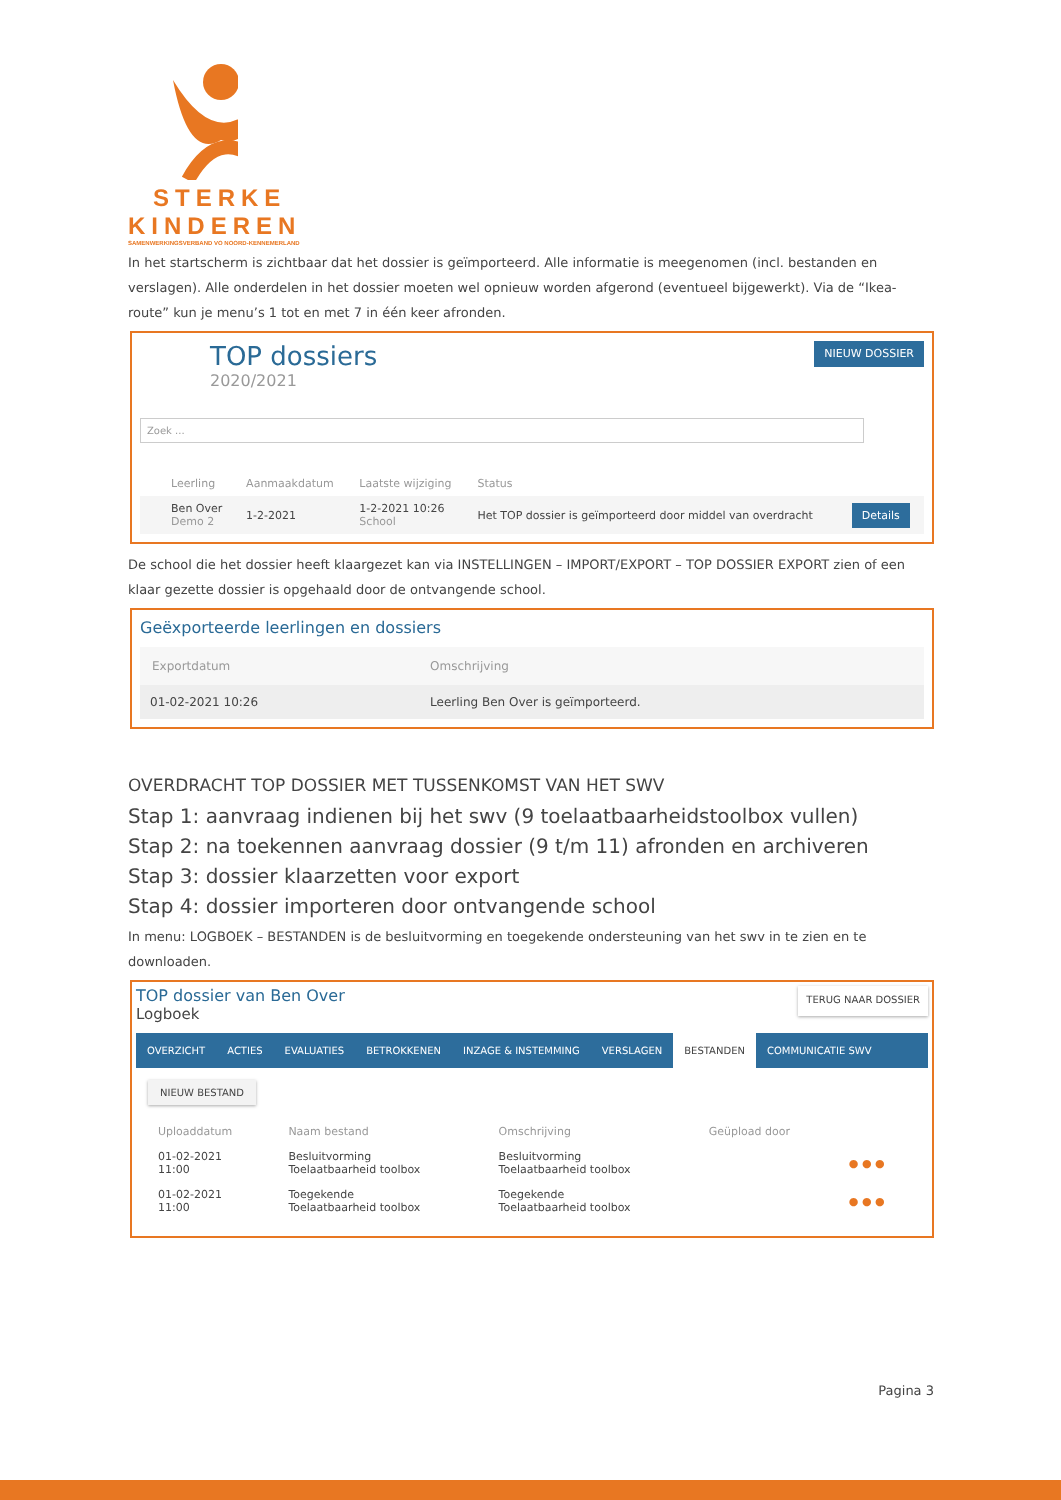STERKE
KINDEREN
SAMENWERKINGSVERBAND VO NOORD-KENNEMERLAND
In het startscherm is zichtbaar dat het dossier is geïmporteerd. Alle informatie is meegenomen (incl. bestanden en verslagen). Alle onderdelen in het dossier moeten wel opnieuw worden afgerond (eventueel bijgewerkt). Via de “Ikea-route” kun je menu’s 1 tot en met 7 in één keer afronden.
TOP dossiers
2020/2021
NIEUW DOSSIER
Zoek ...
| | Leerling | Aanmaakdatum | Laatste wijziging | Status | |
| --- | --- | --- | --- | --- | --- |
| | Ben Over Demo 2 | 1-2-2021 | 1-2-2021 10:26 School | Het TOP dossier is geïmporteerd door middel van overdracht | Details |
De school die het dossier heeft klaargezet kan via INSTELLINGEN – IMPORT/EXPORT – TOP DOSSIER EXPORT zien of een klaar gezette dossier is opgehaald door de ontvangende school.
Geëxporteerde leerlingen en dossiers
| Exportdatum | Omschrijving |
| --- | --- |
| 01-02-2021 10:26 | Leerling Ben Over is geïmporteerd. |
OVERDRACHT TOP DOSSIER MET TUSSENKOMST VAN HET SWV
Stap 1: aanvraag indienen bij het swv (9 toelaatbaarheidstoolbox vullen)
Stap 2: na toekennen aanvraag dossier (9 t/m 11) afronden en archiveren
Stap 3: dossier klaarzetten voor export
Stap 4: dossier importeren door ontvangende school
In menu: LOGBOEK – BESTANDEN is de besluitvorming en toegekende ondersteuning van het swv in te zien en te downloaden.
TOP dossier van Ben Over
Logboek
TERUG NAAR DOSSIER
OVERZICHT ACTIES EVALUATIES BETROKKENEN INZAGE & INSTEMMING VERSLAGEN BESTANDEN COMMUNICATIE SWV
NIEUW BESTAND
| Uploaddatum | Naam bestand | Omschrijving | Geüpload door | |
| --- | --- | --- | --- | --- |
| 01-02-2021 11:00 | Besluitvorming Toelaatbaarheid toolbox | Besluitvorming Toelaatbaarheid toolbox | | ● ● ● |
| 01-02-2021 11:00 | Toegekende Toelaatbaarheid toolbox | Toegekende Toelaatbaarheid toolbox | | ● ● ● |
Pagina 3